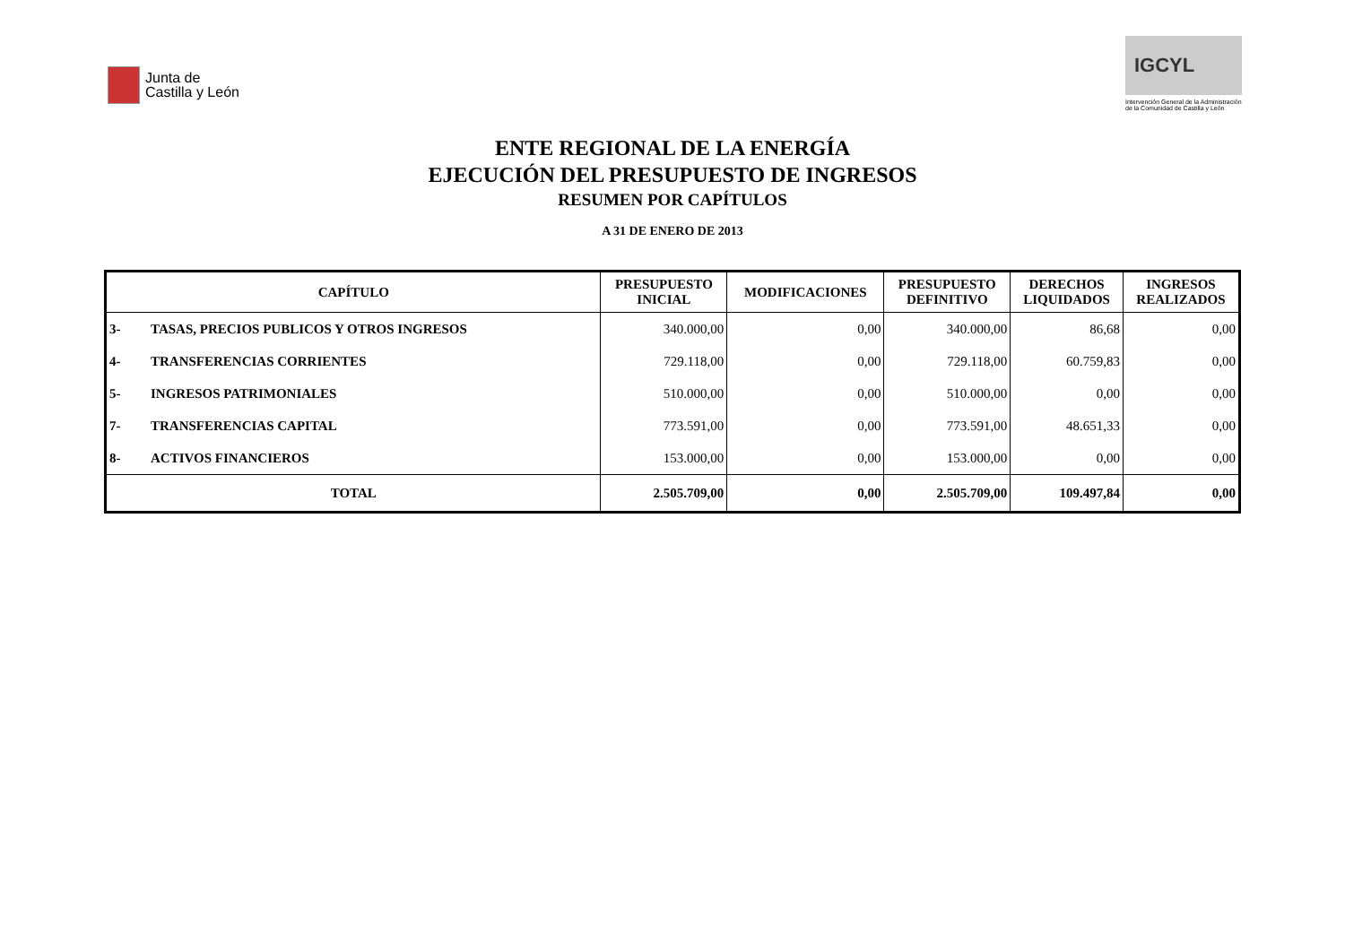Junta de
Castilla y León
IGCYL
Intervención General de la Administración de la Comunidad de Castilla y León
ENTE REGIONAL DE LA ENERGÍA
EJECUCIÓN DEL PRESUPUESTO DE INGRESOS
RESUMEN POR CAPÍTULOS
A 31 DE ENERO DE 2013
| CAPÍTULO | | PRESUPUESTO INICIAL | MODIFICACIONES | PRESUPUESTO DEFINITIVO | DERECHOS LIQUIDADOS | INGRESOS REALIZADOS |
| --- | --- | --- | --- | --- | --- | --- |
| 3- | TASAS, PRECIOS PUBLICOS Y OTROS INGRESOS | 340.000,00 | 0,00 | 340.000,00 | 86,68 | 0,00 |
| 4- | TRANSFERENCIAS CORRIENTES | 729.118,00 | 0,00 | 729.118,00 | 60.759,83 | 0,00 |
| 5- | INGRESOS PATRIMONIALES | 510.000,00 | 0,00 | 510.000,00 | 0,00 | 0,00 |
| 7- | TRANSFERENCIAS CAPITAL | 773.591,00 | 0,00 | 773.591,00 | 48.651,33 | 0,00 |
| 8- | ACTIVOS FINANCIEROS | 153.000,00 | 0,00 | 153.000,00 | 0,00 | 0,00 |
| TOTAL | | 2.505.709,00 | 0,00 | 2.505.709,00 | 109.497,84 | 0,00 |